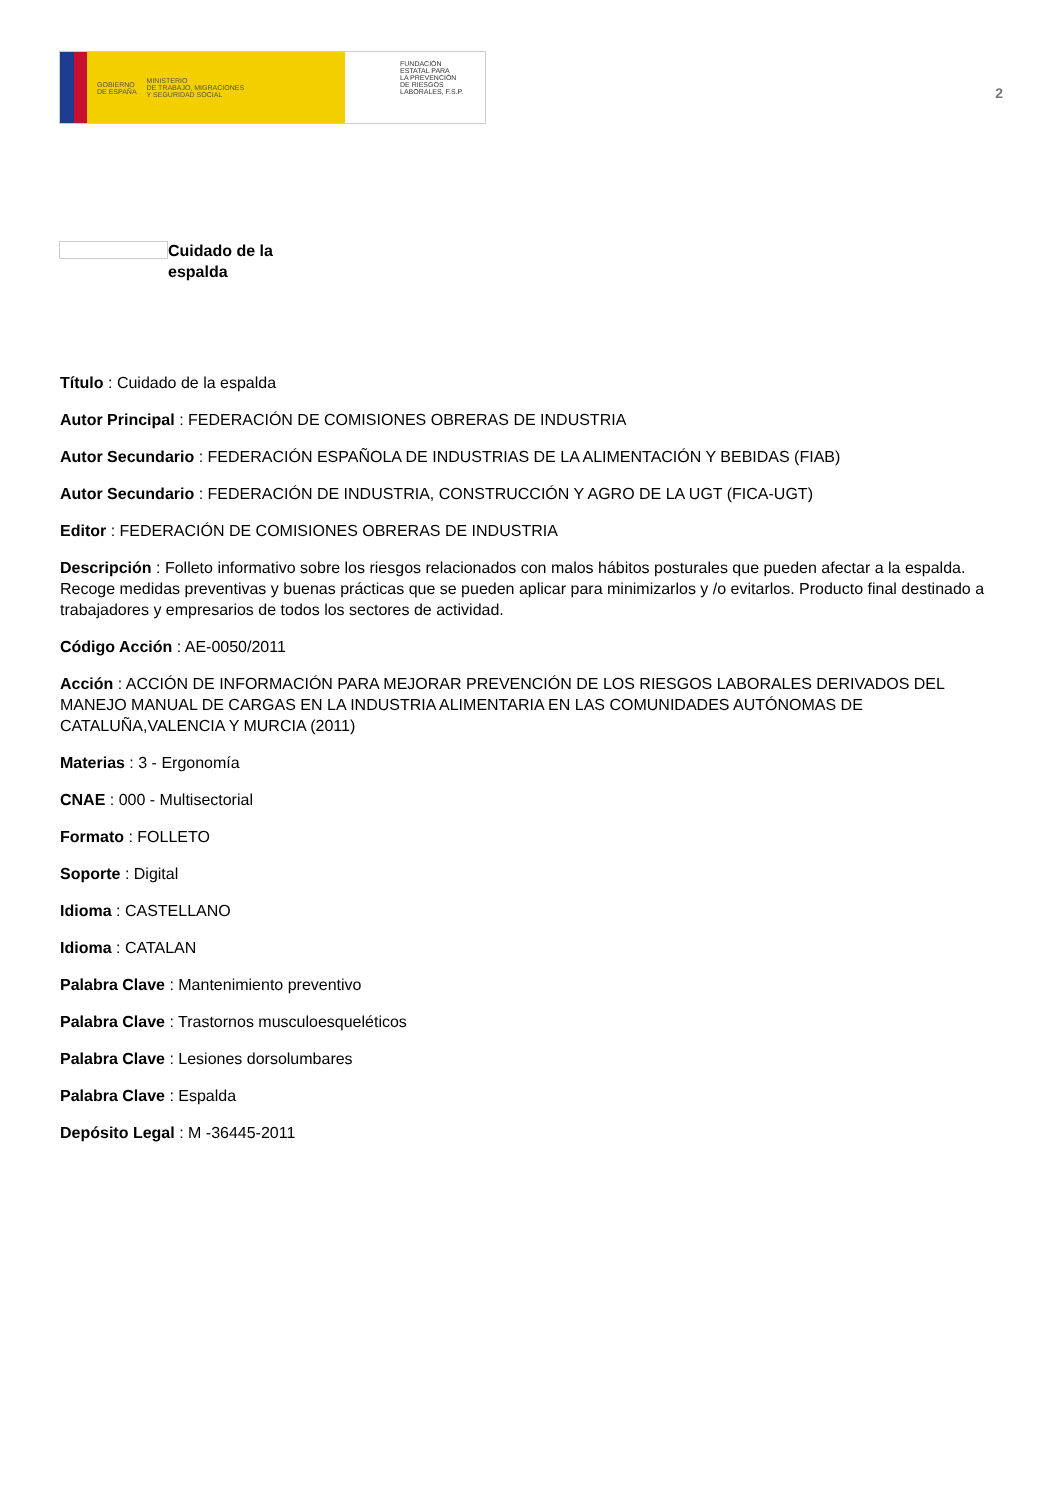GOBIERNO
DE ESPAÑA MINISTERIO
DE TRABAJO, MIGRACIONES
Y SEGURIDAD SOCIAL
FUNDACIÓN
ESTATAL PARA
LA PREVENCIÓN
DE RIESGOS
LABORALES, F.S.P.
2
Cuidado de la
espalda
Título : Cuidado de la espalda
Autor Principal : FEDERACIÓN DE COMISIONES OBRERAS DE INDUSTRIA
Autor Secundario : FEDERACIÓN ESPAÑOLA DE INDUSTRIAS DE LA ALIMENTACIÓN Y BEBIDAS (FIAB)
Autor Secundario : FEDERACIÓN DE INDUSTRIA, CONSTRUCCIÓN Y AGRO DE LA UGT (FICA-UGT)
Editor : FEDERACIÓN DE COMISIONES OBRERAS DE INDUSTRIA
Descripción : Folleto informativo sobre los riesgos relacionados con malos hábitos posturales que pueden afectar a la espalda. Recoge medidas preventivas y buenas prácticas que se pueden aplicar para minimizarlos y /o evitarlos. Producto final destinado a trabajadores y empresarios de todos los sectores de actividad.
Código Acción : AE-0050/2011
Acción : ACCIÓN DE INFORMACIÓN PARA MEJORAR PREVENCIÓN DE LOS RIESGOS LABORALES DERIVADOS DEL MANEJO MANUAL DE CARGAS EN LA INDUSTRIA ALIMENTARIA EN LAS COMUNIDADES AUTÓNOMAS DE CATALUÑA,VALENCIA Y MURCIA (2011)
Materias : 3 - Ergonomía
CNAE : 000 - Multisectorial
Formato : FOLLETO
Soporte : Digital
Idioma : CASTELLANO
Idioma : CATALAN
Palabra Clave : Mantenimiento preventivo
Palabra Clave : Trastornos musculoesqueléticos
Palabra Clave : Lesiones dorsolumbares
Palabra Clave : Espalda
Depósito Legal : M -36445-2011